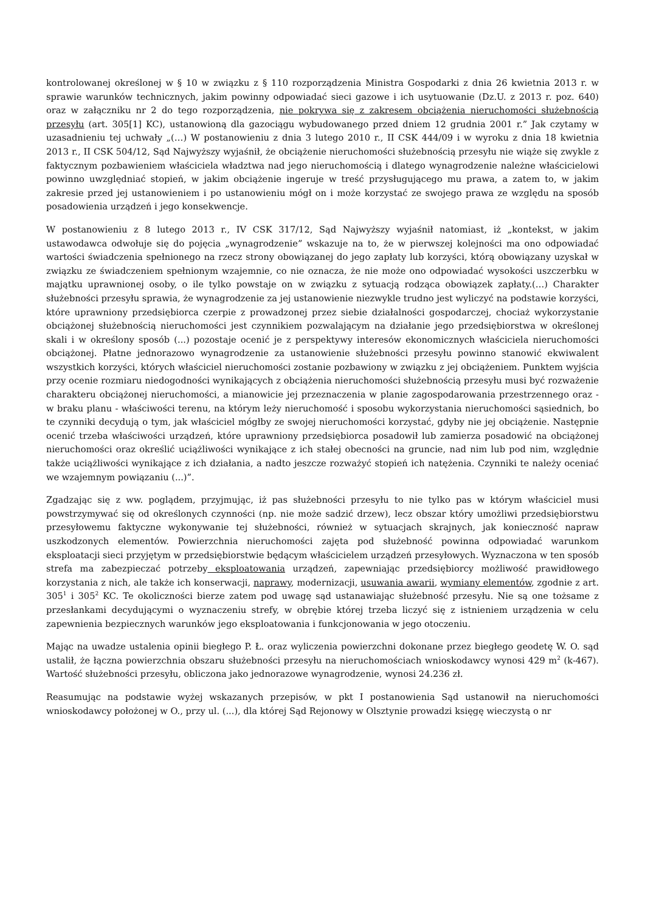kontrolowanej określonej w § 10 w związku z § 110 rozporządzenia Ministra Gospodarki z dnia 26 kwietnia 2013 r. w sprawie warunków technicznych, jakim powinny odpowiadać sieci gazowe i ich usytuowanie (Dz.U. z 2013 r. poz. 640) oraz w załączniku nr 2 do tego rozporządzenia, nie pokrywa się z zakresem obciążenia nieruchomości służebnością przesyłu (art. 305[1] KC), ustanowioną dla gazociągu wybudowanego przed dniem 12 grudnia 2001 r.” Jak czytamy w uzasadnieniu tej uchwały „(…) W postanowieniu z dnia 3 lutego 2010 r., II CSK 444/09 i w wyroku z dnia 18 kwietnia 2013 r., II CSK 504/12, Sąd Najwyższy wyjaśnił, że obciążenie nieruchomości służebnością przesyłu nie wiąże się zwykle z faktycznym pozbawieniem właściciela władztwa nad jego nieruchomością i dlatego wynagrodzenie należne właścicielowi powinno uwzględniać stopień, w jakim obciążenie ingeruje w treść przysługującego mu prawa, a zatem to, w jakim zakresie przed jej ustanowieniem i po ustanowieniu mógł on i może korzystać ze swojego prawa ze względu na sposób posadowienia urządzeń i jego konsekwencje.
W postanowieniu z 8 lutego 2013 r., IV CSK 317/12, Sąd Najwyższy wyjaśnił natomiast, iż „kontekst, w jakim ustawodawca odwołuje się do pojęcia „wynagrodzenie” wskazuje na to, że w pierwszej kolejności ma ono odpowiadać wartości świadczenia spełnionego na rzecz strony obowiązanej do jego zapłaty lub korzyści, którą obowiązany uzyskał w związku ze świadczeniem spełnionym wzajemnie, co nie oznacza, że nie może ono odpowiadać wysokości uszczerbku w majątku uprawnionej osoby, o ile tylko powstaje on w związku z sytuacją rodząca obowiązek zapłaty.(…) Charakter służebności przesyłu sprawia, że wynagrodzenie za jej ustanowienie niezwykle trudno jest wyliczyć na podstawie korzyści, które uprawniony przedsiębiorca czerpie z prowadzonej przez siebie działalności gospodarczej, chociaż wykorzystanie obciążonej służebnością nieruchomości jest czynnikiem pozwalającym na działanie jego przedsiębiorstwa w określonej skali i w określony sposób (...) pozostaje ocenić je z perspektywy interesów ekonomicznych właściciela nieruchomości obciążonej. Płatne jednorazowo wynagrodzenie za ustanowienie służebności przesyłu powinno stanowić ekwiwalent wszystkich korzyści, których właściciel nieruchomości zostanie pozbawiony w związku z jej obciążeniem. Punktem wyjścia przy ocenie rozmiaru niedogodności wynikających z obciążenia nieruchomości służebnością przesyłu musi być rozważenie charakteru obciążonej nieruchomości, a mianowicie jej przeznaczenia w planie zagospodarowania przestrzennego oraz - w braku planu - właściwości terenu, na którym leży nieruchomość i sposobu wykorzystania nieruchomości sąsiednich, bo te czynniki decydują o tym, jak właściciel mógłby ze swojej nieruchomości korzystać, gdyby nie jej obciążenie. Następnie ocenić trzeba właściwości urządzeń, które uprawniony przedsiębiorca posadowił lub zamierza posadowić na obciążonej nieruchomości oraz określić uciążliwości wynikające z ich stałej obecności na gruncie, nad nim lub pod nim, względnie także uciążliwości wynikające z ich działania, a nadto jeszcze rozważyć stopień ich natężenia. Czynniki te należy oceniać we wzajemnym powiązaniu (...)”.
Zgadzając się z ww. poglądem, przyjmując, iż pas służebności przesyłu to nie tylko pas w którym właściciel musi powstrzymywać się od określonych czynności (np. nie może sadzić drzew), lecz obszar który umożliwi przedsiębiorstwu przesyłowemu faktyczne wykonywanie tej służebności, również w sytuacjach skrajnych, jak konieczność napraw uszkodzonych elementów. Powierzchnia nieruchomości zajęta pod służebność powinna odpowiadać warunkom eksploatacji sieci przyjętym w przedsiębiorstwie będącym właścicielem urządzeń przesyłowych. Wyznaczona w ten sposób strefa ma zabezpieczać potrzeby eksploatowania urządzeń, zapewniając przedsiębiorcy możliwość prawidłowego korzystania z nich, ale także ich konserwacji, naprawy, modernizacji, usuwania awarii, wymiany elementów, zgodnie z art. 305<sup>1</sup> i 305<sup>2</sup> KC. Te okoliczności bierze zatem pod uwagę sąd ustanawiając służebność przesyłu. Nie są one tożsame z przesłankami decydującymi o wyznaczeniu strefy, w obrębie której trzeba liczyć się z istnieniem urządzenia w celu zapewnienia bezpiecznych warunków jego eksploatowania i funkcjonowania w jego otoczeniu.
Mając na uwadze ustalenia opinii biegłego P. Ł. oraz wyliczenia powierzchni dokonane przez biegłego geodetę W. O. sąd ustalił, że łączna powierzchnia obszaru służebności przesyłu na nieruchomościach wnioskodawcy wynosi 429 m<sup>2</sup> (k-467). Wartość służebności przesyłu, obliczona jako jednorazowe wynagrodzenie, wynosi 24.236 zł.
Reasumując na podstawie wyżej wskazanych przepisów, w pkt I postanowienia Sąd ustanowił na nieruchomości wnioskodawcy położonej w O., przy ul. (...), dla której Sąd Rejonowy w Olsztynie prowadzi księgę wieczystą o nr